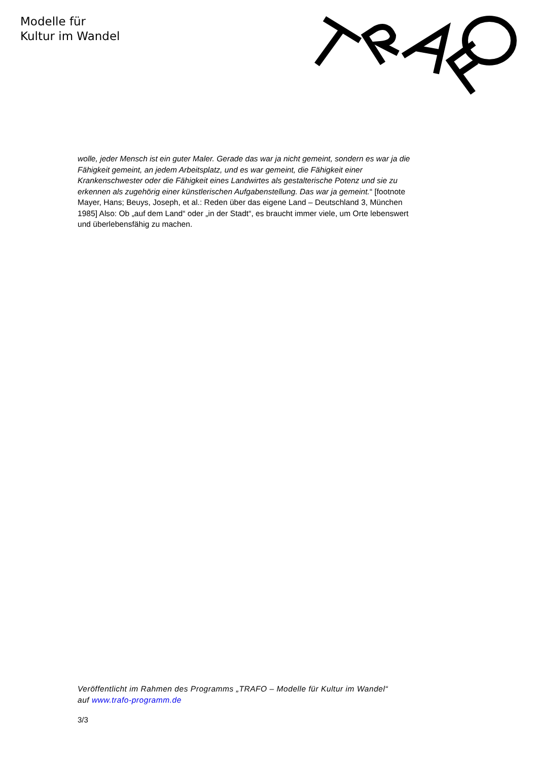Modelle für
Kultur im Wandel
wolle, jeder Mensch ist ein guter Maler. Gerade das war ja nicht gemeint, sondern es war ja die Fähigkeit gemeint, an jedem Arbeitsplatz, und es war gemeint, die Fähigkeit einer Krankenschwester oder die Fähigkeit eines Landwirtes als gestalterische Potenz und sie zu erkennen als zugehörig einer künstlerischen Aufgabenstellung. Das war ja gemeint.“ [footnote Mayer, Hans; Beuys, Joseph, et al.: Reden über das eigene Land – Deutschland 3, München 1985] Also: Ob „auf dem Land“ oder „in der Stadt“, es braucht immer viele, um Orte lebenswert und überlebensfähig zu machen.
Veröffentlicht im Rahmen des Programms „TRAFO – Modelle für Kultur im Wandel“ auf www.trafo-programm.de
3/3